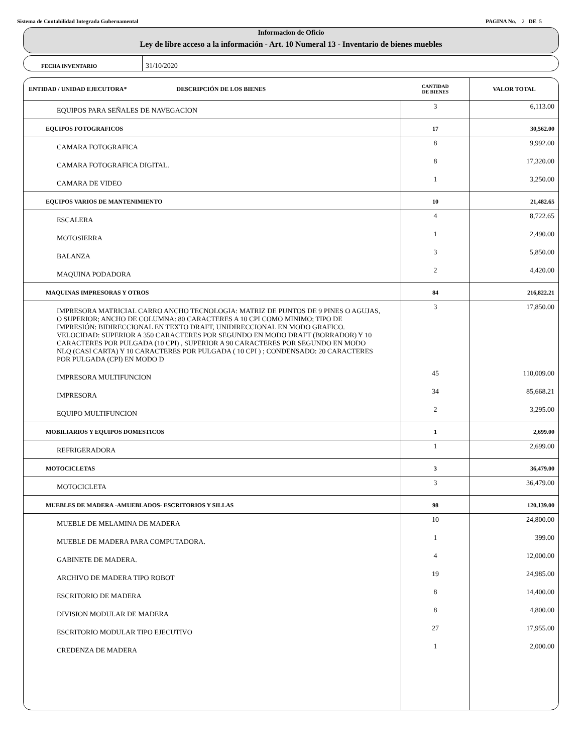Sistema de Contabilidad Integrada Gubernamental PAGINA No. 2 DE 5
Informacion de Oficio
Ley de libre acceso a la información - Art. 10 Numeral 13 - Inventario de bienes muebles
FECHA INVENTARIO
31/10/2020
| ENTIDAD / UNIDAD EJECUTORA* DESCRIPCIÓN DE LOS BIENES | CANTIDAD DE BIENES | VALOR TOTAL |
| --- | --- | --- |
| EQUIPOS PARA SEÑALES DE NAVEGACION | 3 | 6,113.00 |
| EQUIPOS FOTOGRAFICOS | 17 | 30,562.00 |
| CAMARA FOTOGRAFICA | 8 | 9,992.00 |
| CAMARA FOTOGRAFICA DIGITAL. | 8 | 17,320.00 |
| CAMARA DE VIDEO | 1 | 3,250.00 |
| EQUIPOS VARIOS DE MANTENIMIENTO | 10 | 21,482.65 |
| ESCALERA | 4 | 8,722.65 |
| MOTOSIERRA | 1 | 2,490.00 |
| BALANZA | 3 | 5,850.00 |
| MAQUINA PODADORA | 2 | 4,420.00 |
| MAQUINAS IMPRESORAS Y OTROS | 84 | 216,822.21 |
| IMPRESORA MATRICIAL CARRO ANCHO TECNOLOGIA: MATRIZ DE PUNTOS DE 9 PINES O AGUJAS, O SUPERIOR; ANCHO DE COLUMNA: 80 CARACTERES A 10 CPI COMO MINIMO; TIPO DE IMPRESIÓN: BIDIRECCIONAL EN TEXTO DRAFT, UNIDIRECCIONAL EN MODO GRAFICO. VELOCIDAD: SUPERIOR A 350 CARACTERES POR SEGUNDO EN MODO DRAFT (BORRADOR) Y 10 CARACTERES POR PULGADA (10 CPI) , SUPERIOR A 90 CARACTERES POR SEGUNDO EN MODO NLQ (CASI CARTA) Y 10 CARACTERES POR PULGADA ( 10 CPI ) ; CONDENSADO: 20 CARACTERES POR PULGADA (CPI) EN MODO D | 3 | 17,850.00 |
| IMPRESORA MULTIFUNCION | 45 | 110,009.00 |
| IMPRESORA | 34 | 85,668.21 |
| EQUIPO MULTIFUNCION | 2 | 3,295.00 |
| MOBILIARIOS Y EQUIPOS DOMESTICOS | 1 | 2,699.00 |
| REFRIGERADORA | 1 | 2,699.00 |
| MOTOCICLETAS | 3 | 36,479.00 |
| MOTOCICLETA | 3 | 36,479.00 |
| MUEBLES DE MADERA -AMUEBLADOS- ESCRITORIOS Y SILLAS | 98 | 120,139.00 |
| MUEBLE DE MELAMINA DE MADERA | 10 | 24,800.00 |
| MUEBLE DE MADERA PARA COMPUTADORA. | 1 | 399.00 |
| GABINETE DE MADERA. | 4 | 12,000.00 |
| ARCHIVO DE MADERA TIPO ROBOT | 19 | 24,985.00 |
| ESCRITORIO DE MADERA | 8 | 14,400.00 |
| DIVISION MODULAR DE MADERA | 8 | 4,800.00 |
| ESCRITORIO MODULAR TIPO EJECUTIVO | 27 | 17,955.00 |
| CREDENZA DE MADERA | 1 | 2,000.00 |